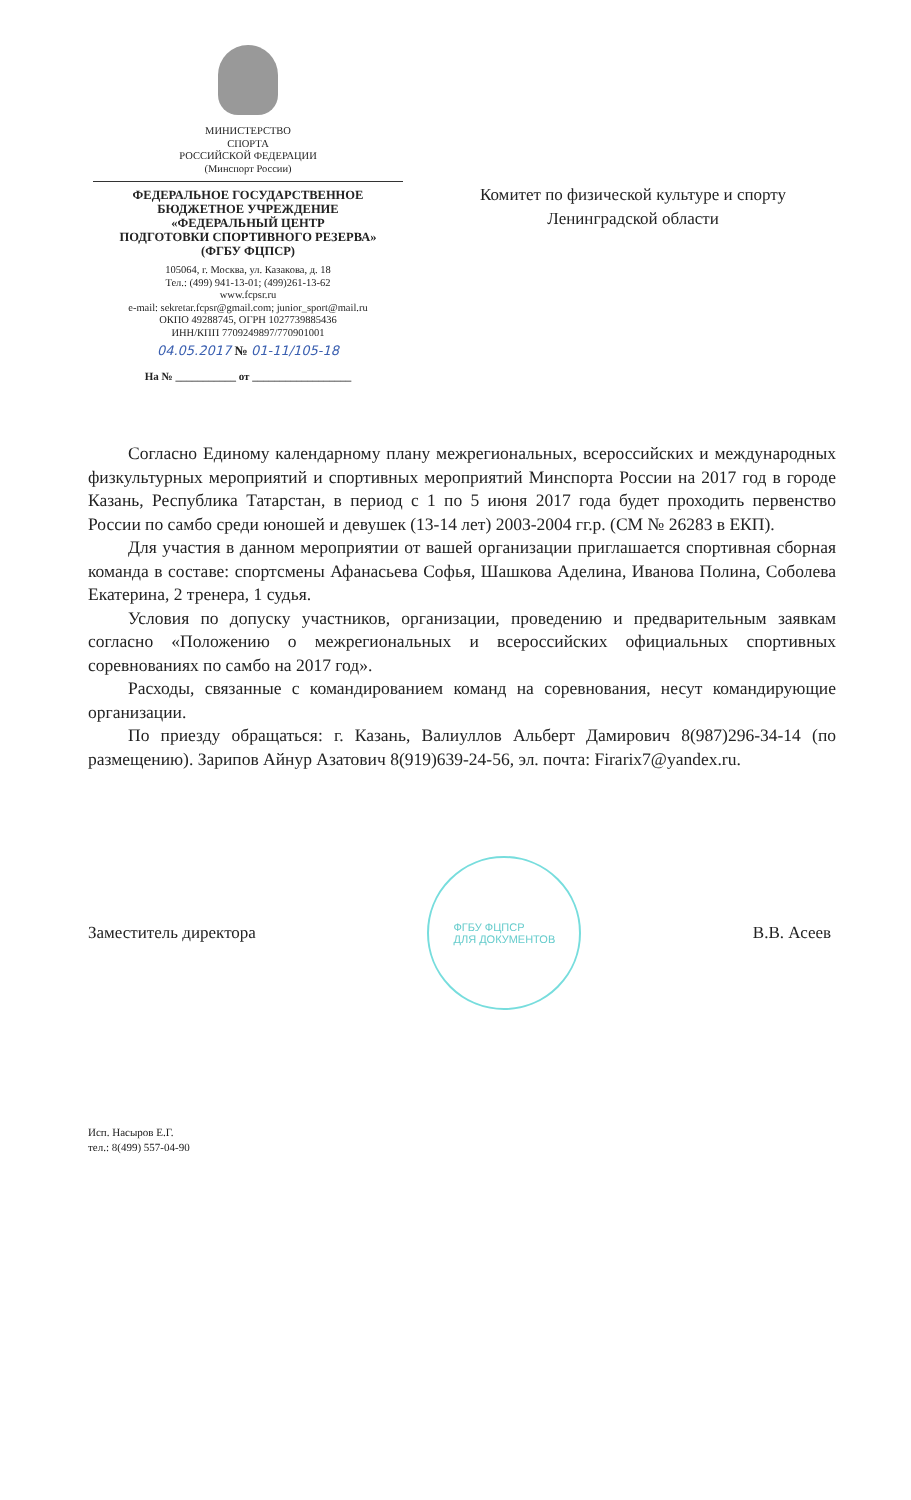МИНИСТЕРСТВО
СПОРТА
РОССИЙСКОЙ ФЕДЕРАЦИИ
(Минспорт России)
ФЕДЕРАЛЬНОЕ ГОСУДАРСТВЕННОЕ
БЮДЖЕТНОЕ УЧРЕЖДЕНИЕ
«ФЕДЕРАЛЬНЫЙ ЦЕНТР
ПОДГОТОВКИ СПОРТИВНОГО РЕЗЕРВА»
(ФГБУ ФЦПСР)
105064, г. Москва, ул. Казакова, д. 18
Тел.: (499) 941-13-01; (499)261-13-62
www.fcpsr.ru
e-mail: sekretar.fcpsr@gmail.com; junior_sport@mail.ru
ОКПО 49288745, ОГРН 1027739885436
ИНН/КПП 7709249897/770901001
04.05.2017 № 01-11/105-18
На № ___________ от __________________
Комитет по физической культуре и спорту
Ленинградской области
Согласно Единому календарному плану межрегиональных, всероссийских и международных физкультурных мероприятий и спортивных мероприятий Минспорта России на 2017 год в городе Казань, Республика Татарстан, в период с 1 по 5 июня 2017 года будет проходить первенство России по самбо среди юношей и девушек (13-14 лет) 2003-2004 гг.р. (СМ № 26283 в ЕКП).
Для участия в данном мероприятии от вашей организации приглашается спортивная сборная команда в составе: спортсмены Афанасьева Софья, Шашкова Аделина, Иванова Полина, Соболева Екатерина, 2 тренера, 1 судья.
Условия по допуску участников, организации, проведению и предварительным заявкам согласно «Положению о межрегиональных и всероссийских официальных спортивных соревнованиях по самбо на 2017 год».
Расходы, связанные с командированием команд на соревнования, несут командирующие организации.
По приезду обращаться: г. Казань, Валиуллов Альберт Дамирович 8(987)296-34-14 (по размещению). Зарипов Айнур Азатович 8(919)639-24-56, эл. почта: Firarix7@yandex.ru.
Заместитель директора
ФГБУ ФЦПСР
ДЛЯ ДОКУМЕНТОВ
В.В. Асеев
Исп. Насыров Е.Г.
тел.: 8(499) 557-04-90